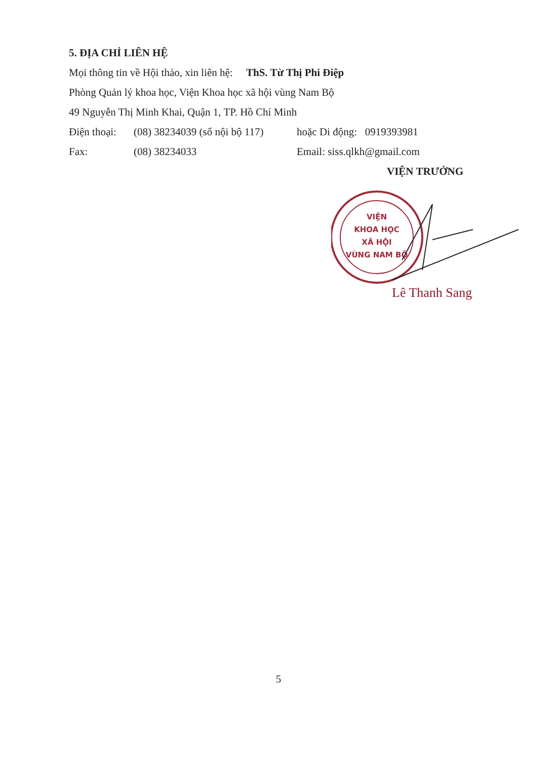5. ĐỊA CHỈ LIÊN HỆ
Mọi thông tin về Hội thảo, xin liên hệ: ThS. Từ Thị Phi Điệp
Phòng Quản lý khoa học, Viện Khoa học xã hội vùng Nam Bộ
49 Nguyễn Thị Minh Khai, Quận 1, TP. Hồ Chí Minh
Điện thoại: (08) 38234039 (số nội bộ 117) hoặc Di động: 0919393981
Fax: (08) 38234033 Email: siss.qlkh@gmail.com
VIỆN TRƯỞNG
VIỆN
KHOA HỌC
XÃ HỘI
VÙNG NAM BỘ
Lê Thanh Sang
5